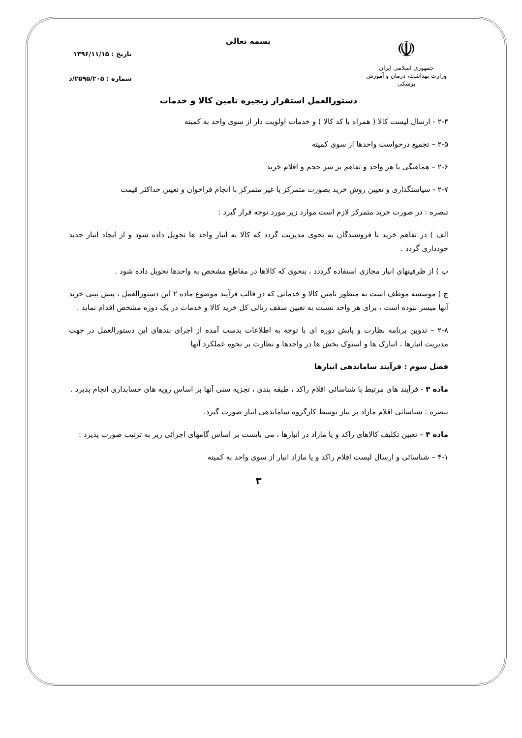☫
جمهوری اسلامی ایران
وزارت بهداشت، درمان و آموزش پزشکی
بسمه تعالی
تاریخ : ۱۳۹۶/۱۱/۱۵
شماره : ۲۵۹۵/۲۰۵/د
دستورالعمل استقرار زنجیره تامین کالا و خدمات
۲-۴ - ارسال لیست کالا ( همراه با کد کالا ) و خدمات اولویت دار از سوی واحد به کمیته
۲-۵ – تجمیع درخواست واحدها از سوی کمیته
۲-۶ – هماهنگی با هر واحد و تفاهم بر سر حجم و اقلام خرید
۲-۷ - سیاستگذاری و تعیین روش خرید بصورت متمرکز یا غیر متمرکز با انجام فراخوان و تعیین حداکثر قیمت
تبصره : در صورت خرید متمرکز لازم است موارد زیر مورد توجه قرار گیرد :
الف ) در تفاهم خرید با فروشندگان به نحوی مدیریت گردد که کالا به انبار واحد ها تحویل داده شود و از ایجاد انبار جدید خودداری گردد .
ب ) از ظرفیتهای انبار مجازی استفاده گرددد ، بنحوی که کالاها در مقاطع مشخص به واحدها تحویل داده شود .
ج ) موسسه موظف است به منظور تامین کالا و خدماتی که در قالب فرآیند موضوع ماده ۲ این دستورالعمل ، پیش بینی خرید آنها میسر نبوده است ، برای هر واحد نسبت به تعیین سقف ریالی کل خرید کالا و خدمات در یک دوره مشخص اقدام نماید .
۲-۸ – تدوین برنامه نظارت و پایش دوره ای با توجه به اطلاعات بدست آمده از اجرای بندهای این دستورالعمل در جهت مدیریت انبارها ، انبارک ها و استوک بخش ها در واحدها و نظارت بر نحوه عملکرد آنها
فصل سوم : فرآیند ساماندهی انبارها
ماده ۳ - فرآیند های مرتبط با شناسائی اقلام راکد ، طبقه بندی ، تجزیه سنی آنها بر اساس رویه های حسابداری انجام پذیرد .
تبصره : شناسائی اقلام مازاد بر نیاز توسط کارگروه ساماندهی انبار صورت گیرد.
ماده ۴ – تعیین تکلیف کالاهای راکد و یا مازاد در انبارها ، می بایست بر اساس گامهای اجرائی زیر به ترتیب صورت پذیرد :
۴-۱ – شناسائی و ارسال لیست اقلام راکد و یا مازاد انبار از سوی واحد به کمیته
۳